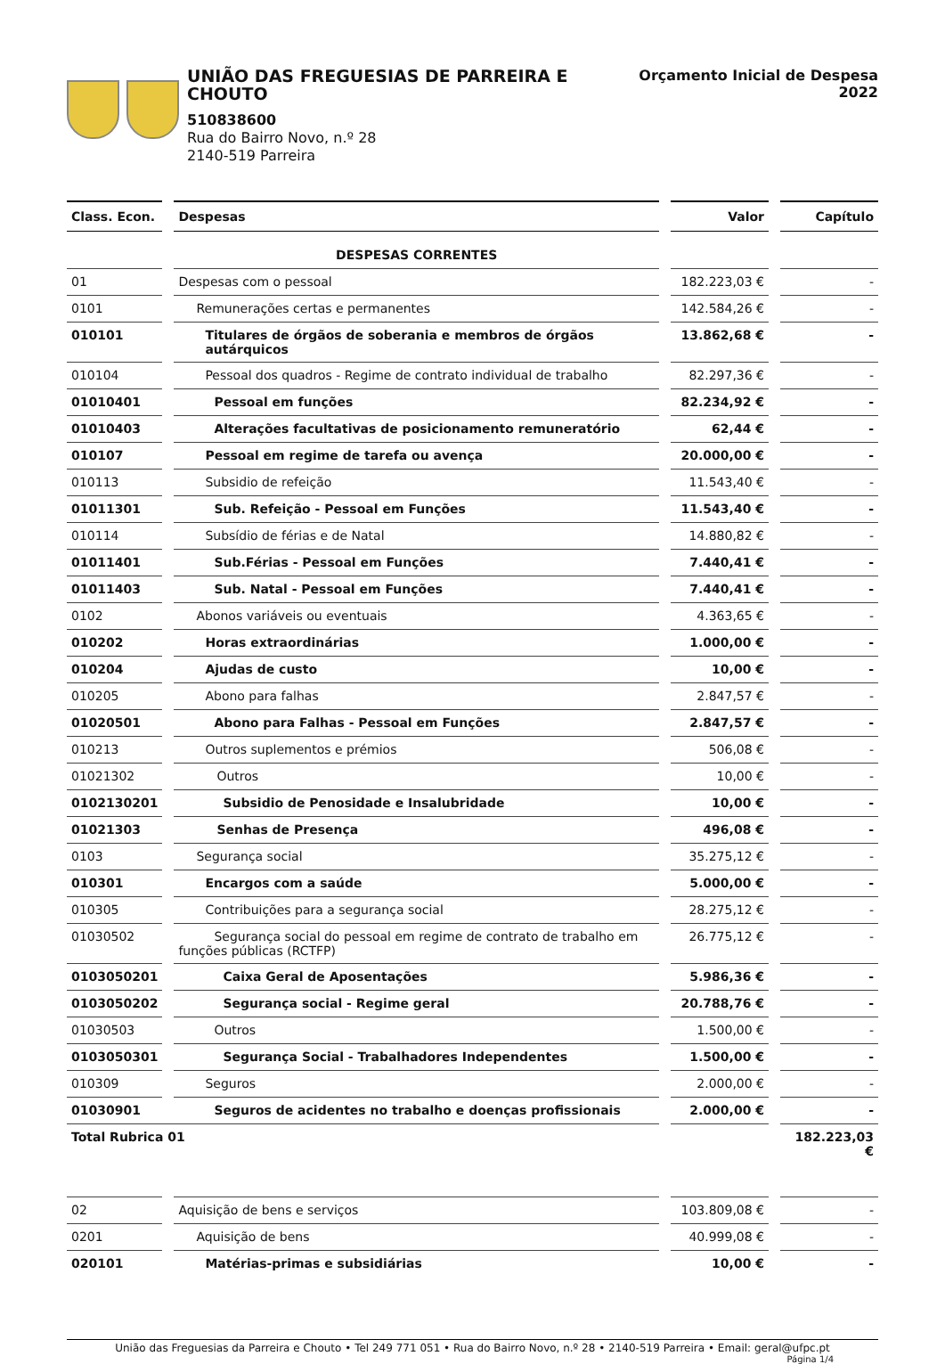UNIÃO DAS FREGUESIAS DE PARREIRA E CHOUTO
510838600
Rua do Bairro Novo, n.º 28
2140-519 Parreira
Orçamento Inicial de Despesa
2022
| Class. Econ. | Despesas | Valor | Capítulo |
| --- | --- | --- | --- |
| | DESPESAS CORRENTES | | |
| 01 | Despesas com o pessoal | 182.223,03 € | - |
| 0101 | Remunerações certas e permanentes | 142.584,26 € | - |
| 010101 | Titulares de órgãos de soberania e membros de órgãos autárquicos | 13.862,68 € | - |
| 010104 | Pessoal dos quadros - Regime de contrato individual de trabalho | 82.297,36 € | - |
| 01010401 | Pessoal em funções | 82.234,92 € | - |
| 01010403 | Alterações facultativas de posicionamento remuneratório | 62,44 € | - |
| 010107 | Pessoal em regime de tarefa ou avença | 20.000,00 € | - |
| 010113 | Subsidio de refeição | 11.543,40 € | - |
| 01011301 | Sub. Refeição - Pessoal em Funções | 11.543,40 € | - |
| 010114 | Subsídio de férias e de Natal | 14.880,82 € | - |
| 01011401 | Sub.Férias - Pessoal em Funções | 7.440,41 € | - |
| 01011403 | Sub. Natal - Pessoal em Funções | 7.440,41 € | - |
| 0102 | Abonos variáveis ou eventuais | 4.363,65 € | - |
| 010202 | Horas extraordinárias | 1.000,00 € | - |
| 010204 | Ajudas de custo | 10,00 € | - |
| 010205 | Abono para falhas | 2.847,57 € | - |
| 01020501 | Abono para Falhas - Pessoal em Funções | 2.847,57 € | - |
| 010213 | Outros suplementos e prémios | 506,08 € | - |
| 01021302 | Outros | 10,00 € | - |
| 0102130201 | Subsidio de Penosidade e Insalubridade | 10,00 € | - |
| 01021303 | Senhas de Presença | 496,08 € | - |
| 0103 | Segurança social | 35.275,12 € | - |
| 010301 | Encargos com a saúde | 5.000,00 € | - |
| 010305 | Contribuições para a segurança social | 28.275,12 € | - |
| 01030502 | Segurança social do pessoal em regime de contrato de trabalho em funções públicas (RCTFP) | 26.775,12 € | - |
| 0103050201 | Caixa Geral de Aposentações | 5.986,36 € | - |
| 0103050202 | Segurança social - Regime geral | 20.788,76 € | - |
| 01030503 | Outros | 1.500,00 € | - |
| 0103050301 | Segurança Social - Trabalhadores Independentes | 1.500,00 € | - |
| 010309 | Seguros | 2.000,00 € | - |
| 01030901 | Seguros de acidentes no trabalho e doenças profissionais | 2.000,00 € | - |
| Total Rubrica 01 | | | 182.223,03 € |
| 02 | Aquisição de bens e serviços | 103.809,08 € | - |
| 0201 | Aquisição de bens | 40.999,08 € | - |
| 020101 | Matérias-primas e subsidiárias | 10,00 € | - |
União das Freguesias da Parreira e Chouto • Tel 249 771 051 • Rua do Bairro Novo, n.º 28 • 2140-519 Parreira • Email: geral@ufpc.pt
Página 1/4